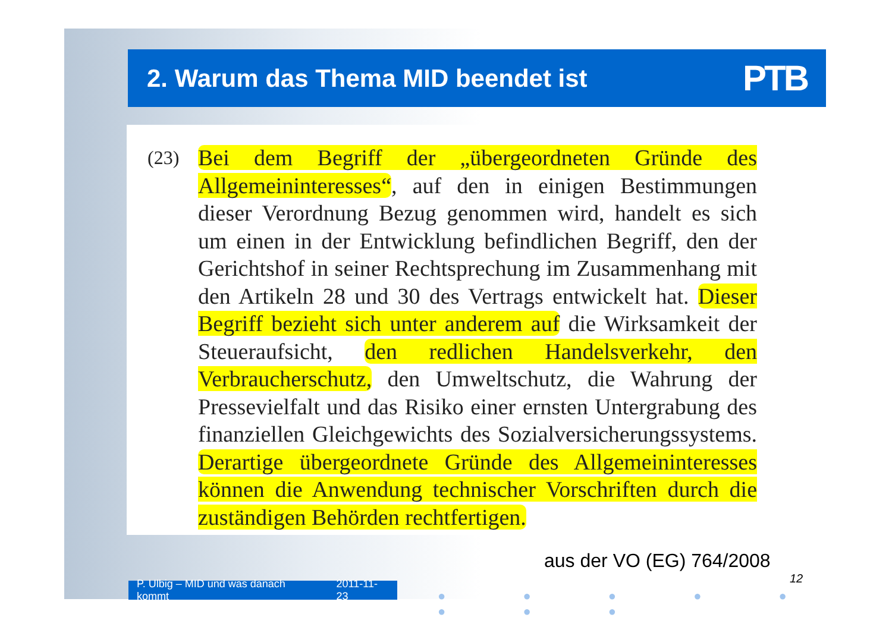2. Warum das Thema MID beendet ist
PTB
(23)
Bei dem Begriff der „übergeordneten Gründe des Allgemeininteresses“, auf den in einigen Bestimmungen dieser Verordnung Bezug genommen wird, handelt es sich um einen in der Entwicklung befindlichen Begriff, den der Gerichtshof in seiner Rechtsprechung im Zusammenhang mit den Artikeln 28 und 30 des Vertrags entwickelt hat. Dieser Begriff bezieht sich unter anderem auf die Wirksamkeit der Steueraufsicht, den redlichen Handelsverkehr, den Verbraucherschutz, den Umweltschutz, die Wahrung der Pressevielfalt und das Risiko einer ernsten Untergrabung des finanziellen Gleichgewichts des Sozialversicherungssystems. Derartige übergeordnete Gründe des Allgemeininteresses können die Anwendung technischer Vorschriften durch die zuständigen Behörden rechtfertigen.
aus der VO (EG) 764/2008
12
P. Ulbig – MID und was danach kommt 2011-11-23
● ● ● ● ● ● ● ●